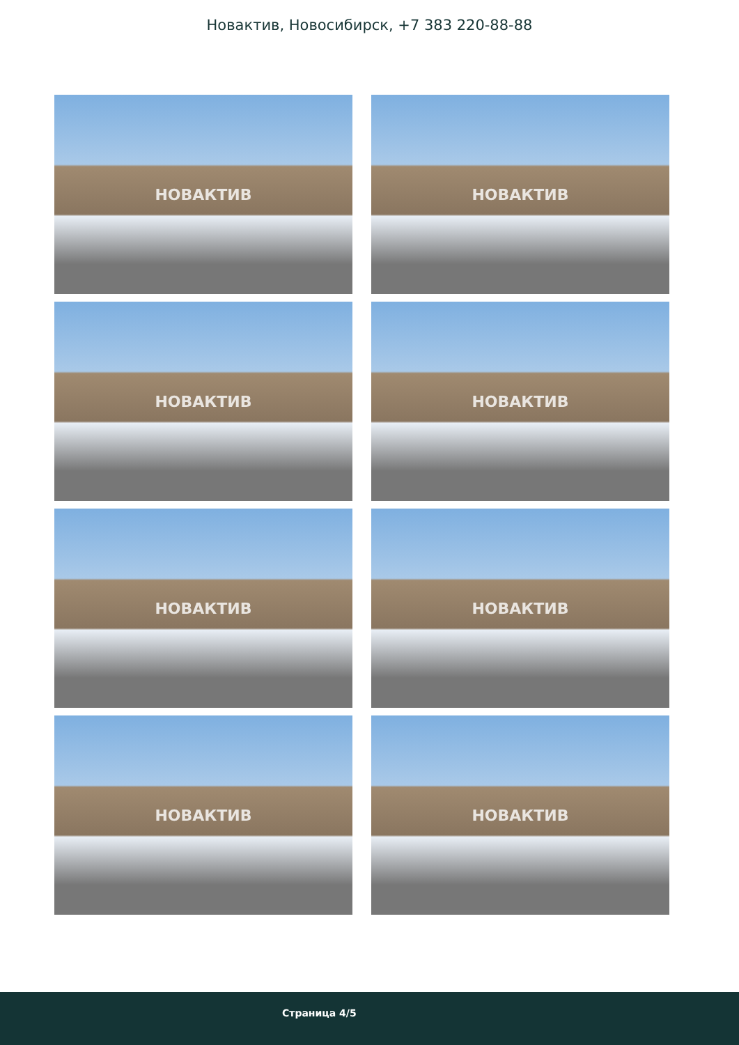Новактив, Новосибирск, +7 383 220-88-88
НОВАКТИВ
НОВАКТИВ
НОВАКТИВ
НОВАКТИВ
НОВАКТИВ
НОВАКТИВ
НОВАКТИВ
НОВАКТИВ
Страница 4/5